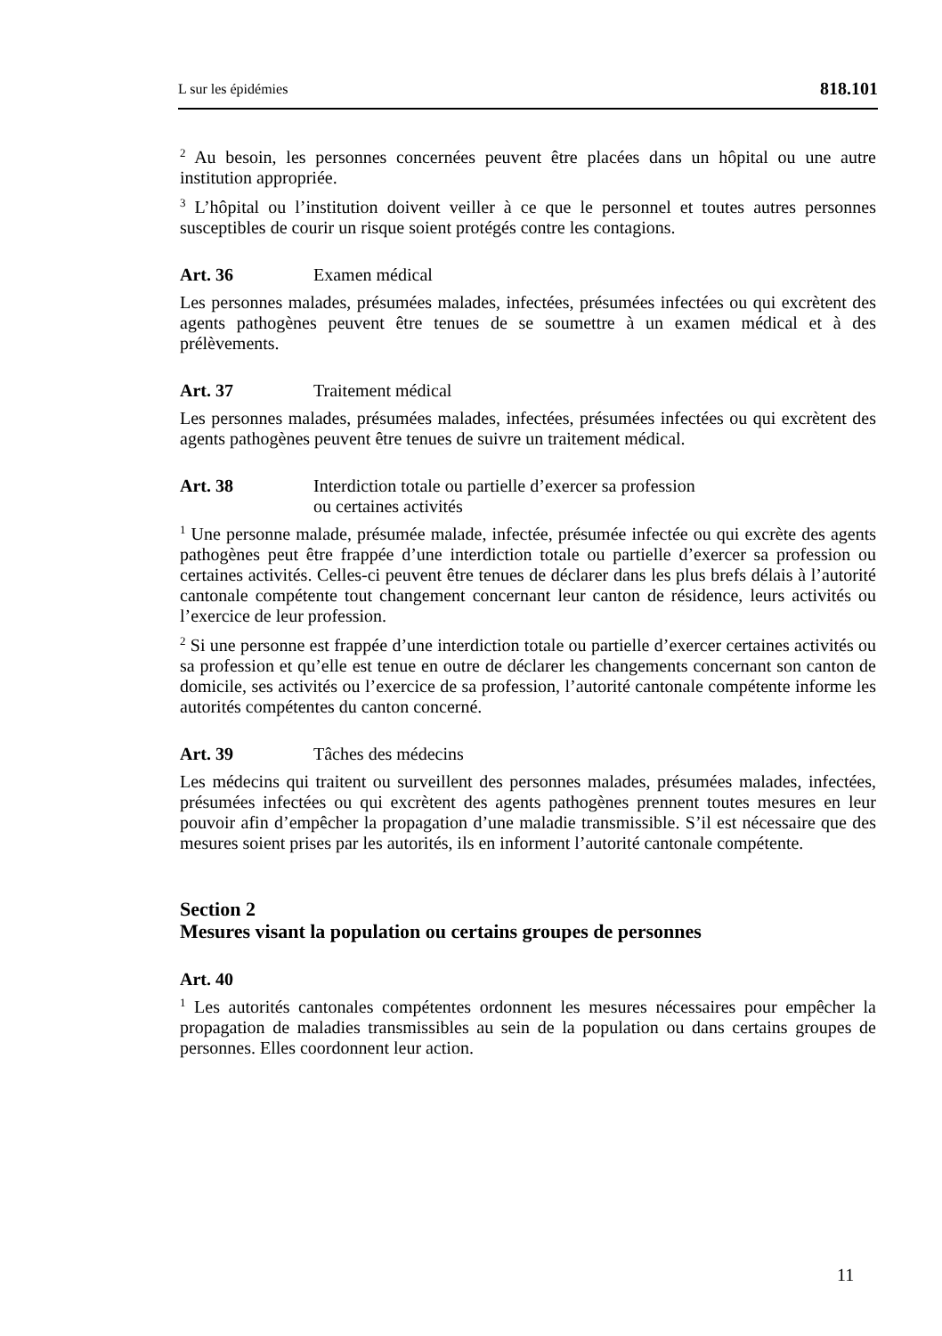L sur les épidémies 818.101
<sup>2</sup> Au besoin, les personnes concernées peuvent être placées dans un hôpital ou une autre institution appropriée.
<sup>3</sup> L’hôpital ou l’institution doivent veiller à ce que le personnel et toutes autres personnes susceptibles de courir un risque soient protégés contre les contagions.
Art. 36 Examen médical
Les personnes malades, présumées malades, infectées, présumées infectées ou qui excrètent des agents pathogènes peuvent être tenues de se soumettre à un examen médical et à des prélèvements.
Art. 37 Traitement médical
Les personnes malades, présumées malades, infectées, présumées infectées ou qui excrètent des agents pathogènes peuvent être tenues de suivre un traitement médical.
Art. 38 Interdiction totale ou partielle d’exercer sa profession
ou certaines activités
<sup>1</sup> Une personne malade, présumée malade, infectée, présumée infectée ou qui excrète des agents pathogènes peut être frappée d’une interdiction totale ou partielle d’exercer sa profession ou certaines activités. Celles-ci peuvent être tenues de déclarer dans les plus brefs délais à l’autorité cantonale compétente tout changement concernant leur canton de résidence, leurs activités ou l’exercice de leur profession.
<sup>2</sup> Si une personne est frappée d’une interdiction totale ou partielle d’exercer certaines activités ou sa profession et qu’elle est tenue en outre de déclarer les changements concernant son canton de domicile, ses activités ou l’exercice de sa profession, l’autorité cantonale compétente informe les autorités compétentes du canton concerné.
Art. 39 Tâches des médecins
Les médecins qui traitent ou surveillent des personnes malades, présumées malades, infectées, présumées infectées ou qui excrètent des agents pathogènes prennent toutes mesures en leur pouvoir afin d’empêcher la propagation d’une maladie transmissible. S’il est nécessaire que des mesures soient prises par les autorités, ils en informent l’autorité cantonale compétente.
Section 2
Mesures visant la population ou certains groupes de personnes
Art. 40
<sup>1</sup> Les autorités cantonales compétentes ordonnent les mesures nécessaires pour empêcher la propagation de maladies transmissibles au sein de la population ou dans certains groupes de personnes. Elles coordonnent leur action.
11